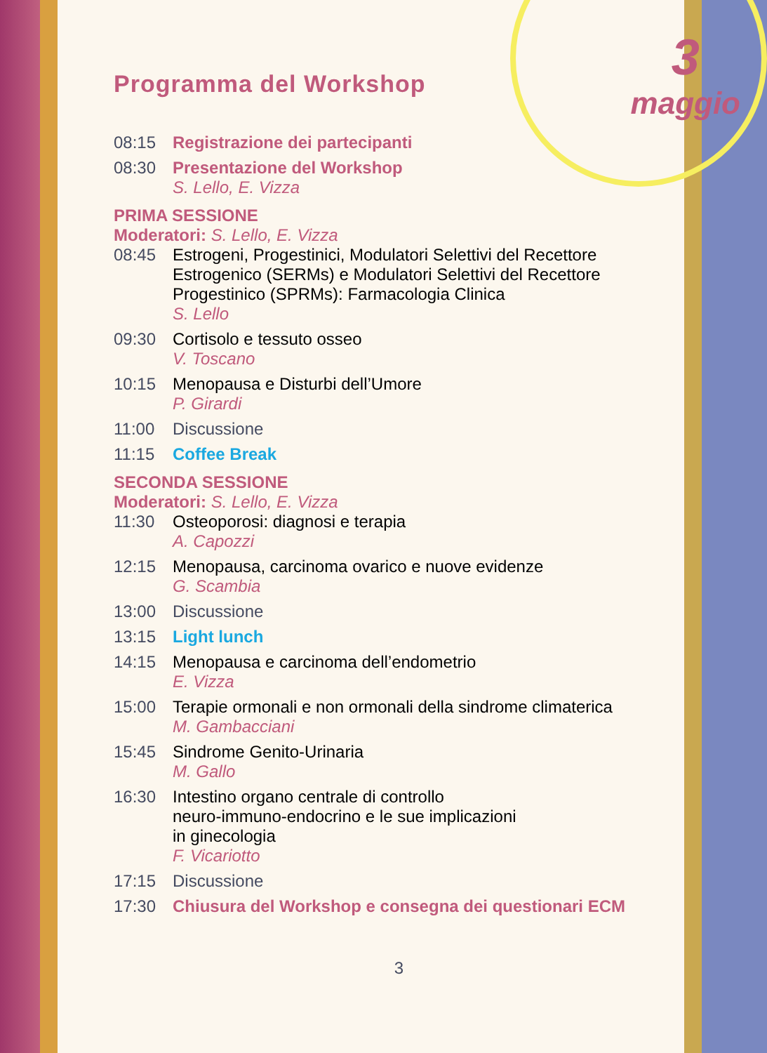3
maggio
Programma del Workshop
08:15 Registrazione dei partecipanti
08:30 Presentazione del Workshop
S. Lello, E. Vizza
PRIMA SESSIONE
Moderatori: S. Lello, E. Vizza
08:45 Estrogeni, Progestinici, Modulatori Selettivi del Recettore
Estrogenico (SERMs) e Modulatori Selettivi del Recettore
Progestinico (SPRMs): Farmacologia Clinica
S. Lello
09:30 Cortisolo e tessuto osseo
V. Toscano
10:15 Menopausa e Disturbi dell’Umore
P. Girardi
11:00 Discussione
11:15 Coffee Break
SECONDA SESSIONE
Moderatori: S. Lello, E. Vizza
11:30 Osteoporosi: diagnosi e terapia
A. Capozzi
12:15 Menopausa, carcinoma ovarico e nuove evidenze
G. Scambia
13:00 Discussione
13:15 Light lunch
14:15 Menopausa e carcinoma dell’endometrio
E. Vizza
15:00 Terapie ormonali e non ormonali della sindrome climaterica
M. Gambacciani
15:45 Sindrome Genito-Urinaria
M. Gallo
16:30 Intestino organo centrale di controllo
neuro-immuno-endocrino e le sue implicazioni
in ginecologia
F. Vicariotto
17:15 Discussione
17:30 Chiusura del Workshop e consegna dei questionari ECM
3